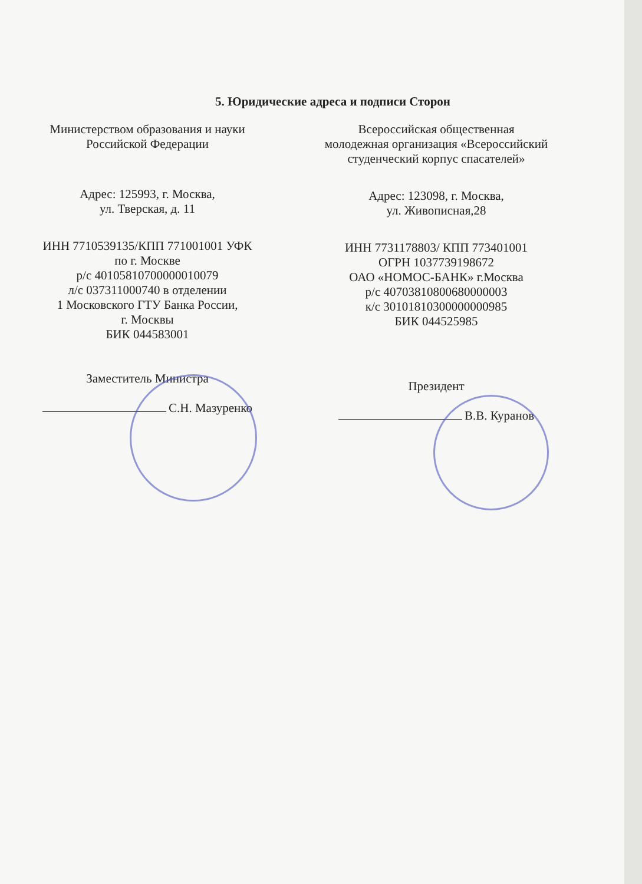5. Юридические адреса и подписи Сторон
Министерством образования и науки
Российской Федерации
Адрес: 125993, г. Москва,
ул. Тверская, д. 11
ИНН 7710539135/КПП 771001001 УФК
по г. Москве
р/с 40105810700000010079
л/с 037311000740 в отделении
1 Московского ГТУ Банка России,
г. Москвы
БИК 044583001
Заместитель Министра
С.Н. Мазуренко
Всероссийская общественная
молодежная организация «Всероссийский
студенческий корпус спасателей»
Адрес: 123098, г. Москва,
ул. Живописная,28
ИНН 7731178803/ КПП 773401001
ОГРН 1037739198672
ОАО «НОМОС-БАНК» г.Москва
р/с 40703810800680000003
к/с 30101810300000000985
БИК 044525985
Президент
В.В. Куранов